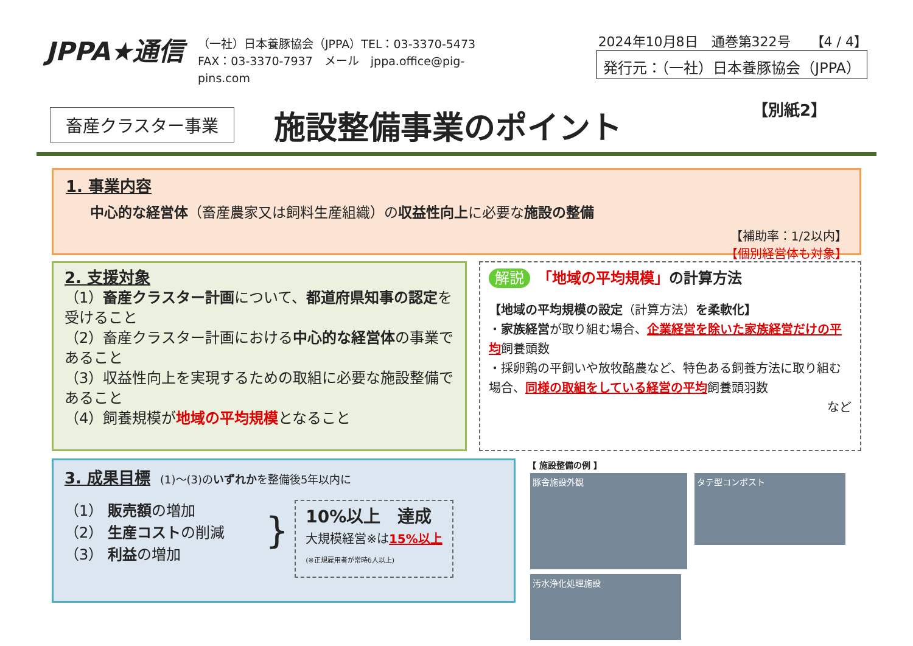JPPA★通信
（一社）日本養豚協会（JPPA）TEL：03-3370-5473
FAX：03-3370-7937　メール　jppa.office@pig-pins.com
2024年10月8日　通巻第322号　　【4 / 4】
発行元：（一社）日本養豚協会（JPPA）
畜産クラスター事業 施設整備事業のポイント 【別紙2】
1. 事業内容
中心的な経営体（畜産農家又は飼料生産組織）の収益性向上に必要な施設の整備
【補助率：1/2以内】
【個別経営体も対象】
2. 支援対象
（1）畜産クラスター計画について、都道府県知事の認定を受けること
（2）畜産クラスター計画における中心的な経営体の事業であること
（3）収益性向上を実現するための取組に必要な施設整備であること
（4）飼養規模が地域の平均規模となること
解説　「地域の平均規模」の計算方法
【地域の平均規模の設定（計算方法）を柔軟化】
・家族経営が取り組む場合、企業経営を除いた家族経営だけの平均飼養頭数
・採卵鶏の平飼いや放牧酪農など、特色ある飼養方法に取り組む場合、同様の取組をしている経営の平均飼養頭羽数
など
3. 成果目標
　(1)～(3)のいずれかを整備後5年以内に
（1） 販売額の増加
（2） 生産コストの削減
（3） 利益の増加
}
10%以上　達成
大規模経営※は15%以上
(※正規雇用者が常時6人以上)
【 施設整備の例 】
豚舎施設外観 タテ型コンポスト 汚水浄化処理施設